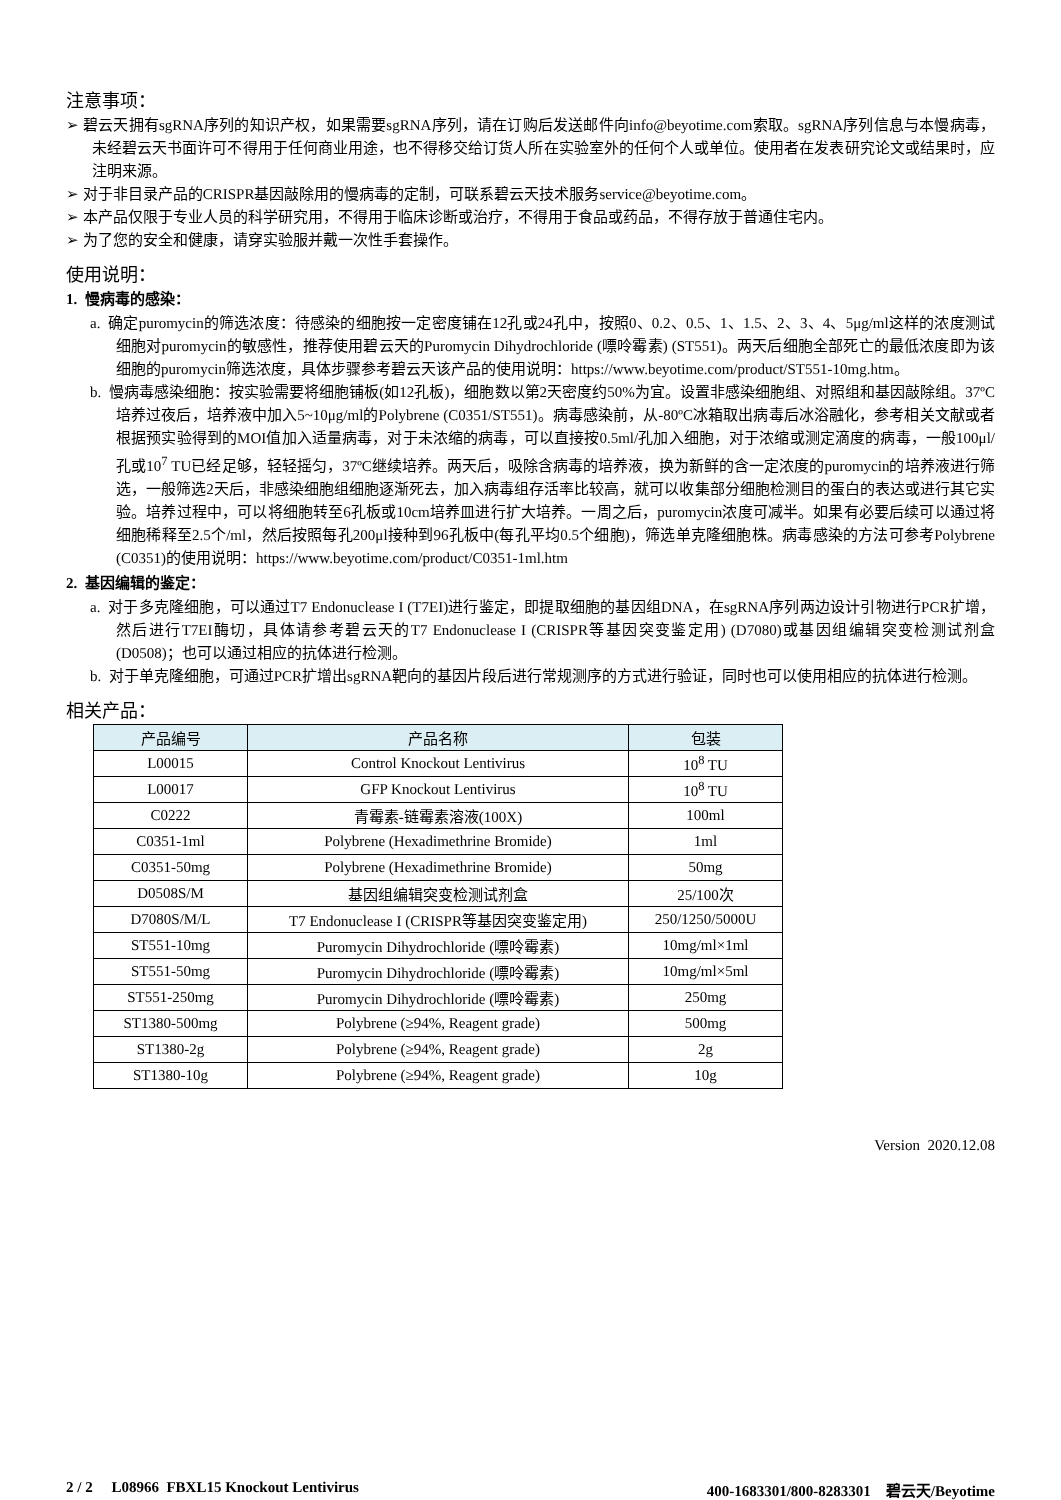注意事项：
➢ 碧云天拥有sgRNA序列的知识产权，如果需要sgRNA序列，请在订购后发送邮件向info@beyotime.com索取。sgRNA序列信息与本慢病毒，未经碧云天书面许可不得用于任何商业用途，也不得移交给订货人所在实验室外的任何个人或单位。使用者在发表研究论文或结果时，应注明来源。
➢ 对于非目录产品的CRISPR基因敲除用的慢病毒的定制，可联系碧云天技术服务service@beyotime.com。
➢ 本产品仅限于专业人员的科学研究用，不得用于临床诊断或治疗，不得用于食品或药品，不得存放于普通住宅内。
➢ 为了您的安全和健康，请穿实验服并戴一次性手套操作。
使用说明：
1. 慢病毒的感染：
a. 确定puromycin的筛选浓度：待感染的细胞按一定密度铺在12孔或24孔中，按照0、0.2、0.5、1、1.5、2、3、4、5μg/ml这样的浓度测试细胞对puromycin的敏感性，推荐使用碧云天的Puromycin Dihydrochloride (嘌呤霉素) (ST551)。两天后细胞全部死亡的最低浓度即为该细胞的puromycin筛选浓度，具体步骤参考碧云天该产品的使用说明：https://www.beyotime.com/product/ST551-10mg.htm。
b. 慢病毒感染细胞：按实验需要将细胞铺板(如12孔板)，细胞数以第2天密度约50%为宜。设置非感染细胞组、对照组和基因敲除组。37ºC培养过夜后，培养液中加入5~10μg/ml的Polybrene (C0351/ST551)。病毒感染前，从-80ºC冰箱取出病毒后冰浴融化，参考相关文献或者根据预实验得到的MOI值加入适量病毒，对于未浓缩的病毒，可以直接按0.5ml/孔加入细胞，对于浓缩或测定滴度的病毒，一般100μl/孔或10<sup>7</sup> TU已经足够，轻轻摇匀，37ºC继续培养。两天后，吸除含病毒的培养液，换为新鲜的含一定浓度的puromycin的培养液进行筛选，一般筛选2天后，非感染细胞组细胞逐渐死去，加入病毒组存活率比较高，就可以收集部分细胞检测目的蛋白的表达或进行其它实验。培养过程中，可以将细胞转至6孔板或10cm培养皿进行扩大培养。一周之后，puromycin浓度可减半。如果有必要后续可以通过将细胞稀释至2.5个/ml，然后按照每孔200μl接种到96孔板中(每孔平均0.5个细胞)，筛选单克隆细胞株。病毒感染的方法可参考Polybrene (C0351)的使用说明：https://www.beyotime.com/product/C0351-1ml.htm
2. 基因编辑的鉴定：
a. 对于多克隆细胞，可以通过T7 Endonuclease I (T7EI)进行鉴定，即提取细胞的基因组DNA，在sgRNA序列两边设计引物进行PCR扩增，然后进行T7EI酶切，具体请参考碧云天的T7 Endonuclease I (CRISPR等基因突变鉴定用) (D7080)或基因组编辑突变检测试剂盒(D0508)；也可以通过相应的抗体进行检测。
b. 对于单克隆细胞，可通过PCR扩增出sgRNA靶向的基因片段后进行常规测序的方式进行验证，同时也可以使用相应的抗体进行检测。
相关产品：
| 产品编号 | 产品名称 | 包装 |
| --- | --- | --- |
| L00015 | Control Knockout Lentivirus | 10<sup>8</sup> TU |
| L00017 | GFP Knockout Lentivirus | 10<sup>8</sup> TU |
| C0222 | 青霉素-链霉素溶液(100X) | 100ml |
| C0351-1ml | Polybrene (Hexadimethrine Bromide) | 1ml |
| C0351-50mg | Polybrene (Hexadimethrine Bromide) | 50mg |
| D0508S/M | 基因组编辑突变检测试剂盒 | 25/100次 |
| D7080S/M/L | T7 Endonuclease I (CRISPR等基因突变鉴定用) | 250/1250/5000U |
| ST551-10mg | Puromycin Dihydrochloride (嘌呤霉素) | 10mg/ml×1ml |
| ST551-50mg | Puromycin Dihydrochloride (嘌呤霉素) | 10mg/ml×5ml |
| ST551-250mg | Puromycin Dihydrochloride (嘌呤霉素) | 250mg |
| ST1380-500mg | Polybrene (≥94%, Reagent grade) | 500mg |
| ST1380-2g | Polybrene (≥94%, Reagent grade) | 2g |
| ST1380-10g | Polybrene (≥94%, Reagent grade) | 10g |
Version 2020.12.08
2 / 2 L08966 FBXL15 Knockout Lentivirus 400-1683301/800-8283301 碧云天/Beyotime